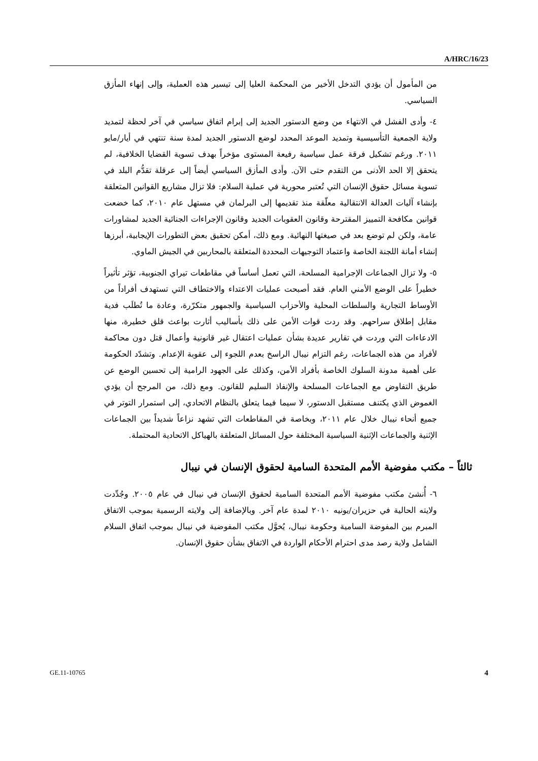A/HRC/16/23
من المأمول أن يؤدي التدخل الأخير من المحكمة العليا إلى تيسير هذه العملية، وإلى إنهاء المأزق السياسي.
٤- وأدى الفشل في الانتهاء من وضع الدستور الجديد إلى إبرام اتفاق سياسي في آخر لحظة لتمديد ولاية الجمعية التأسيسية وتمديد الموعد المحدد لوضع الدستور الجديد لمدة سنة تنتهي في أيار/مايو ٢٠١١. ورغم تشكيل فرقة عمل سياسية رفيعة المستوى مؤخراً بهدف تسوية القضايا الخلافية، لم يتحقق إلا الحد الأدنى من التقدم حتى الآن. وأدى المأزق السياسي أيضاً إلى عرقلة تقدُّم البلد في تسوية مسائل حقوق الإنسان التي تُعتبر محورية في عملية السلام: فلا تزال مشاريع القوانين المتعلقة بإنشاء آليات العدالة الانتقالية معلّقة منذ تقديمها إلى البرلمان في مستهل عام ٢٠١٠، كما خضعت قوانين مكافحة التمييز المقترحة وقانون العقوبات الجديد وقانون الإجراءات الجنائية الجديد لمشاورات عامة، ولكن لم توضع بعد في صيغتها النهائية. ومع ذلك، أمكن تحقيق بعض التطورات الإيجابية، أبرزها إنشاء أمانة اللجنة الخاصة واعتماد التوجيهات المحددة المتعلقة بالمحاربين في الجيش الماوي.
٥- ولا تزال الجماعات الإجرامية المسلحة، التي تعمل أساساً في مقاطعات تيراي الجنوبية، تؤثر تأثيراً خطيراً على الوضع الأمني العام. فقد أصبحت عمليات الاعتداء والاختطاف التي تستهدف أفراداً من الأوساط التجارية والسلطات المحلية والأحزاب السياسية والجمهور متكرّرة، وعادة ما تُطلَب فدية مقابل إطلاق سراحهم. وقد ردت قوات الأمن على ذلك بأساليب أثارت بواعث قلق خطيرة، منها الادعاءات التي وردت في تقارير عديدة بشأن عمليات اعتقال غير قانونية وأعمال قتل دون محاكمة لأفراد من هذه الجماعات، رغم التزام نيبال الراسخ بعدم اللجوء إلى عقوبة الإعدام. وتشدّد الحكومة على أهمية مدونة السلوك الخاصة بأفراد الأمن، وكذلك على الجهود الرامية إلى تحسين الوضع عن طريق التفاوض مع الجماعات المسلحة والإنفاذ السليم للقانون. ومع ذلك، من المرجح أن يؤدي الغموض الذي يكتنف مستقبل الدستور، لا سيما فيما يتعلق بالنظام الاتحادي، إلى استمرار التوتر في جميع أنحاء نيبال خلال عام ٢٠١١، وبخاصة في المقاطعات التي تشهد نزاعاً شديداً بين الجماعات الإثنية والجماعات الإثنية السياسية المختلفة حول المسائل المتعلقة بالهياكل الاتحادية المحتملة.
ثالثاً – مكتب مفوضية الأمم المتحدة السامية لحقوق الإنسان في نيبال
٦- أُنشئ مكتب مفوضية الأمم المتحدة السامية لحقوق الإنسان في نيبال في عام ٢٠٠٥. وجُدِّدت ولايته الحالية في حزيران/يونيه ٢٠١٠ لمدة عام آخر. وبالإضافة إلى ولايته الرسمية بموجب الاتفاق المبرم بين المفوضة السامية وحكومة نيبال، يُخوَّل مكتب المفوضية في نيبال بموجب اتفاق السلام الشامل ولاية رصد مدى احترام الأحكام الواردة في الاتفاق بشأن حقوق الإنسان.
GE.11-10765 4